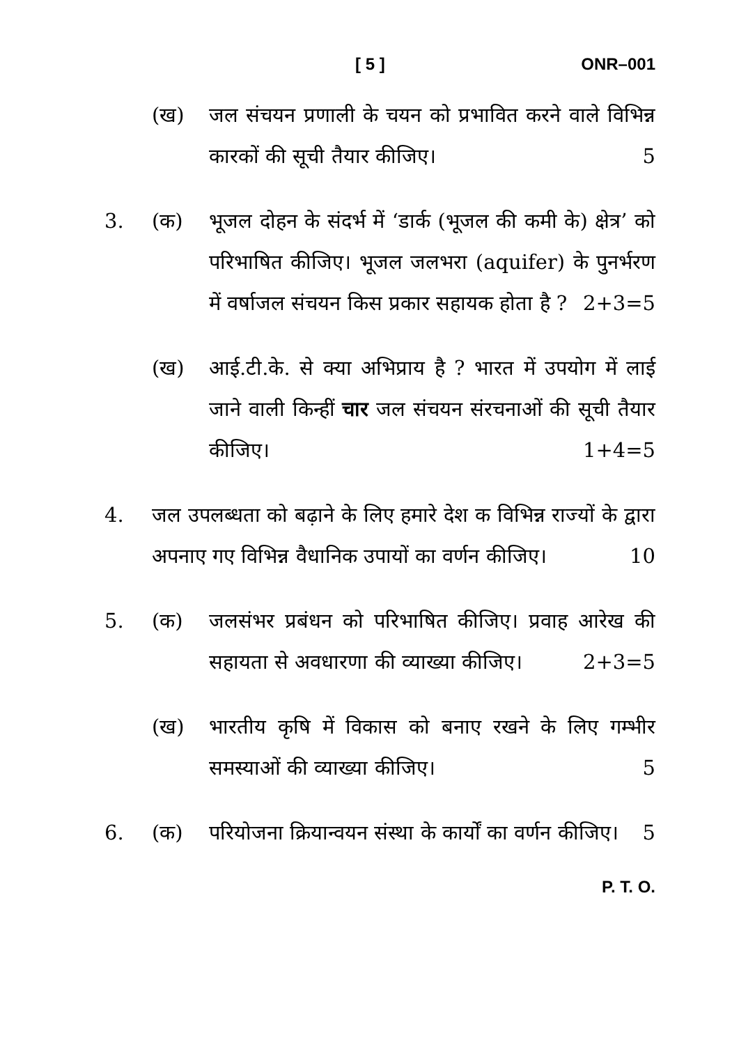[ 5 ] ONR–001
(ख) जल संचयन प्रणाली के चयन को प्रभावित करने वाले विभिन्न कारकों की सूची तैयार कीजिए। 5
3. (क) भूजल दोहन के संदर्भ में ‘डार्क (भूजल की कमी के) क्षेत्र’ को परिभाषित कीजिए। भूजल जलभरा (aquifer) के पुनर्भरण में वर्षाजल संचयन किस प्रकार सहायक होता है ? 2+3=5
(ख) आई.टी.के. से क्या अभिप्राय है ? भारत में उपयोग में लाई जाने वाली किन्हीं चार जल संचयन संरचनाओं की सूची तैयार कीजिए। 1+4=5
4. जल उपलब्धता को बढ़ाने के लिए हमारे देश क विभिन्न राज्यों के द्वारा अपनाए गए विभिन्न वैधानिक उपायों का वर्णन कीजिए। 10
5. (क) जलसंभर प्रबंधन को परिभाषित कीजिए। प्रवाह आरेख की सहायता से अवधारणा की व्याख्या कीजिए। 2+3=5
(ख) भारतीय कृषि में विकास को बनाए रखने के लिए गम्भीर समस्याओं की व्याख्या कीजिए। 5
6. (क) परियोजना क्रियान्वयन संस्था के कार्यों का वर्णन कीजिए। 5
P. T. O.